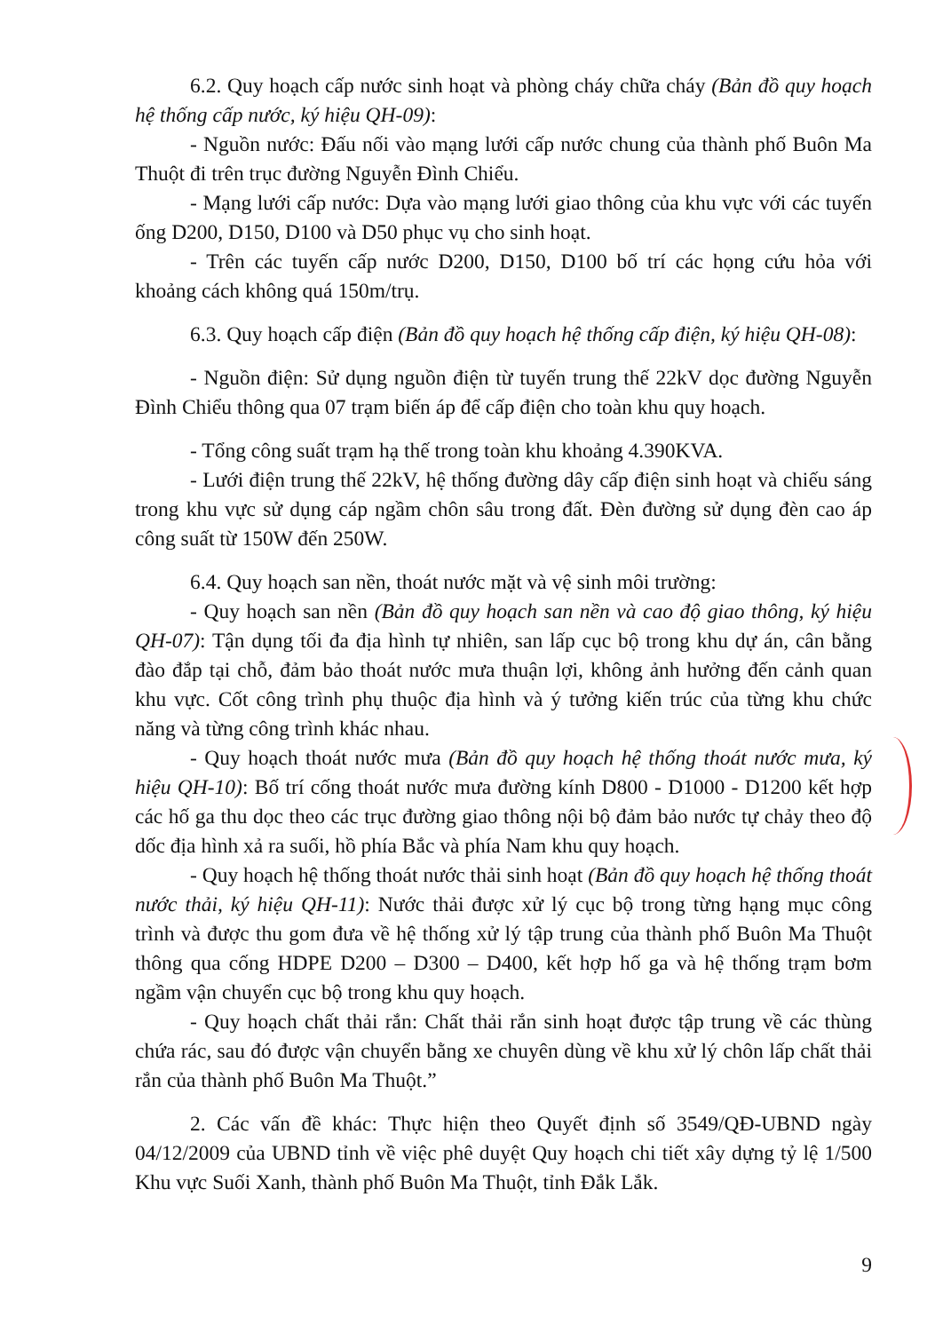6.2. Quy hoạch cấp nước sinh hoạt và phòng cháy chữa cháy (Bản đồ quy hoạch hệ thống cấp nước, ký hiệu QH-09):
- Nguồn nước: Đấu nối vào mạng lưới cấp nước chung của thành phố Buôn Ma Thuột đi trên trục đường Nguyễn Đình Chiểu.
- Mạng lưới cấp nước: Dựa vào mạng lưới giao thông của khu vực với các tuyến ống D200, D150, D100 và D50 phục vụ cho sinh hoạt.
- Trên các tuyến cấp nước D200, D150, D100 bố trí các họng cứu hỏa với khoảng cách không quá 150m/trụ.
6.3. Quy hoạch cấp điện (Bản đồ quy hoạch hệ thống cấp điện, ký hiệu QH-08):
- Nguồn điện: Sử dụng nguồn điện từ tuyến trung thế 22kV dọc đường Nguyễn Đình Chiểu thông qua 07 trạm biến áp để cấp điện cho toàn khu quy hoạch.
- Tổng công suất trạm hạ thế trong toàn khu khoảng 4.390KVA.
- Lưới điện trung thế 22kV, hệ thống đường dây cấp điện sinh hoạt và chiếu sáng trong khu vực sử dụng cáp ngầm chôn sâu trong đất. Đèn đường sử dụng đèn cao áp công suất từ 150W đến 250W.
6.4. Quy hoạch san nền, thoát nước mặt và vệ sinh môi trường:
- Quy hoạch san nền (Bản đồ quy hoạch san nền và cao độ giao thông, ký hiệu QH-07): Tận dụng tối đa địa hình tự nhiên, san lấp cục bộ trong khu dự án, cân bằng đào đắp tại chỗ, đảm bảo thoát nước mưa thuận lợi, không ảnh hưởng đến cảnh quan khu vực. Cốt công trình phụ thuộc địa hình và ý tưởng kiến trúc của từng khu chức năng và từng công trình khác nhau.
- Quy hoạch thoát nước mưa (Bản đồ quy hoạch hệ thống thoát nước mưa, ký hiệu QH-10): Bố trí cống thoát nước mưa đường kính D800 - D1000 - D1200 kết hợp các hố ga thu dọc theo các trục đường giao thông nội bộ đảm bảo nước tự chảy theo độ dốc địa hình xả ra suối, hồ phía Bắc và phía Nam khu quy hoạch.
- Quy hoạch hệ thống thoát nước thải sinh hoạt (Bản đồ quy hoạch hệ thống thoát nước thải, ký hiệu QH-11): Nước thải được xử lý cục bộ trong từng hạng mục công trình và được thu gom đưa về hệ thống xử lý tập trung của thành phố Buôn Ma Thuột thông qua cống HDPE D200 – D300 – D400, kết hợp hố ga và hệ thống trạm bơm ngầm vận chuyển cục bộ trong khu quy hoạch.
- Quy hoạch chất thải rắn: Chất thải rắn sinh hoạt được tập trung về các thùng chứa rác, sau đó được vận chuyển bằng xe chuyên dùng về khu xử lý chôn lấp chất thải rắn của thành phố Buôn Ma Thuột.”
2. Các vấn đề khác: Thực hiện theo Quyết định số 3549/QĐ-UBND ngày 04/12/2009 của UBND tỉnh về việc phê duyệt Quy hoạch chi tiết xây dựng tỷ lệ 1/500 Khu vực Suối Xanh, thành phố Buôn Ma Thuột, tỉnh Đắk Lắk.
9